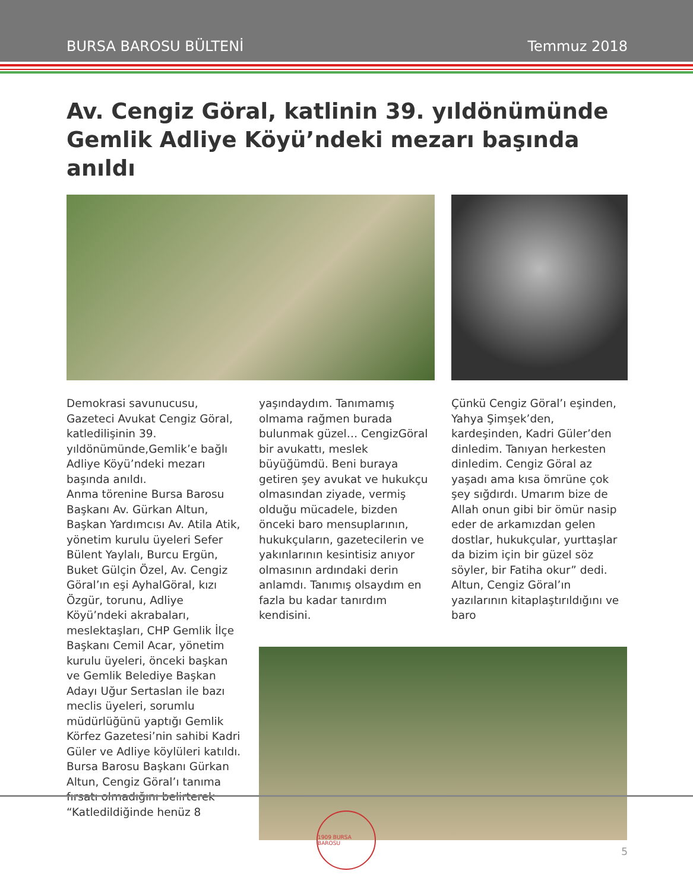BURSA BAROSU BÜLTENİ Temmuz 2018
Av. Cengiz Göral, katlinin 39. yıldönümünde Gemlik Adliye Köyü’ndeki mezarı başında anıldı
Demokrasi savunucusu, Gazeteci Avukat Cengiz Göral, katledilişinin 39. yıldönümünde,Gemlik’e bağlı Adliye Köyü’ndeki mezarı başında anıldı.
Anma törenine Bursa Barosu Başkanı Av. Gürkan Altun, Başkan Yardımcısı Av. Atila Atik, yönetim kurulu üyeleri Sefer Bülent Yaylalı, Burcu Ergün, Buket Gülçin Özel, Av. Cengiz Göral’ın eşi AyhalGöral, kızı Özgür, torunu, Adliye Köyü’ndeki akrabaları, meslektaşları, CHP Gemlik İlçe Başkanı Cemil Acar, yönetim kurulu üyeleri, önceki başkan ve Gemlik Belediye Başkan Adayı Uğur Sertaslan ile bazı meclis üyeleri, sorumlu müdürlüğünü yaptığı Gemlik Körfez Gazetesi’nin sahibi Kadri Güler ve Adliye köylüleri katıldı.
Bursa Barosu Başkanı Gürkan Altun, Cengiz Göral’ı tanıma fırsatı olmadığını belirterek “Katledildiğinde henüz 8
yaşındaydım. Tanımamış olmama rağmen burada bulunmak güzel… CengizGöral bir avukattı, meslek büyüğümdü. Beni buraya getiren şey avukat ve hukukçu olmasından ziyade, vermiş olduğu mücadele, bizden önceki baro mensuplarının, hukukçuların, gazetecilerin ve yakınlarının kesintisiz anıyor olmasının ardındaki derin anlamdı. Tanımış olsaydım en fazla bu kadar tanırdım kendisini.
Çünkü Cengiz Göral’ı eşinden, Yahya Şimşek’den, kardeşinden, Kadri Güler’den dinledim. Tanıyan herkesten dinledim. Cengiz Göral az yaşadı ama kısa ömrüne çok şey sığdırdı. Umarım bize de Allah onun gibi bir ömür nasip eder de arkamızdan gelen dostlar, hukukçular, yurttaşlar da bizim için bir güzel söz söyler, bir Fatiha okur” dedi.
Altun, Cengiz Göral’ın yazılarının kitaplaştırıldığını ve baro
1909 BURSA BAROSU
5